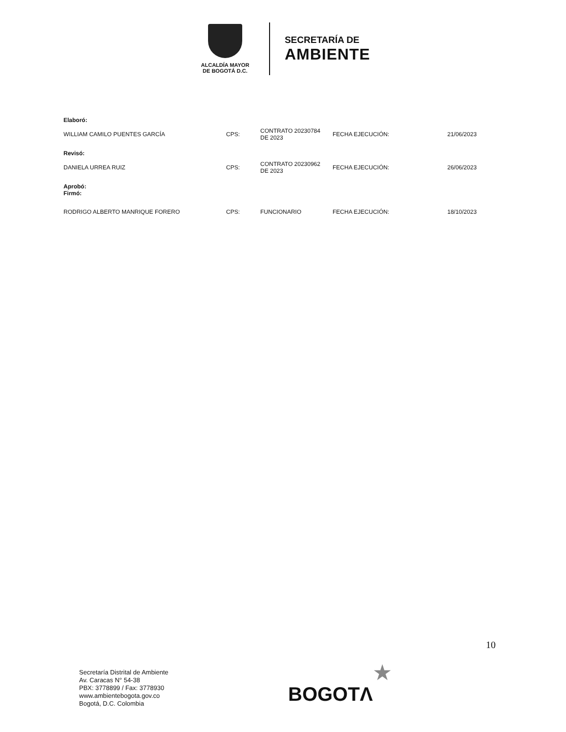ALCALDÍA MAYOR
DE BOGOTÁ D.C.
SECRETARÍA DE
AMBIENTE
| Elaboró: | | | | |
| WILLIAM CAMILO PUENTES GARCÍA | CPS: | CONTRATO 20230784 DE 2023 | FECHA EJECUCIÓN: | 21/06/2023 |
| Revisó: | | | | |
| DANIELA URREA RUIZ | CPS: | CONTRATO 20230962 DE 2023 | FECHA EJECUCIÓN: | 26/06/2023 |
| Aprobó: Firmó: | | | | |
| RODRIGO ALBERTO MANRIQUE FORERO | CPS: | FUNCIONARIO | FECHA EJECUCIÓN: | 18/10/2023 |
10
Secretaría Distrital de Ambiente
Av. Caracas N° 54-38
PBX: 3778899 / Fax: 3778930
www.ambientebogota.gov.co
Bogotá, D.C. Colombia
★
BOGOTΛ